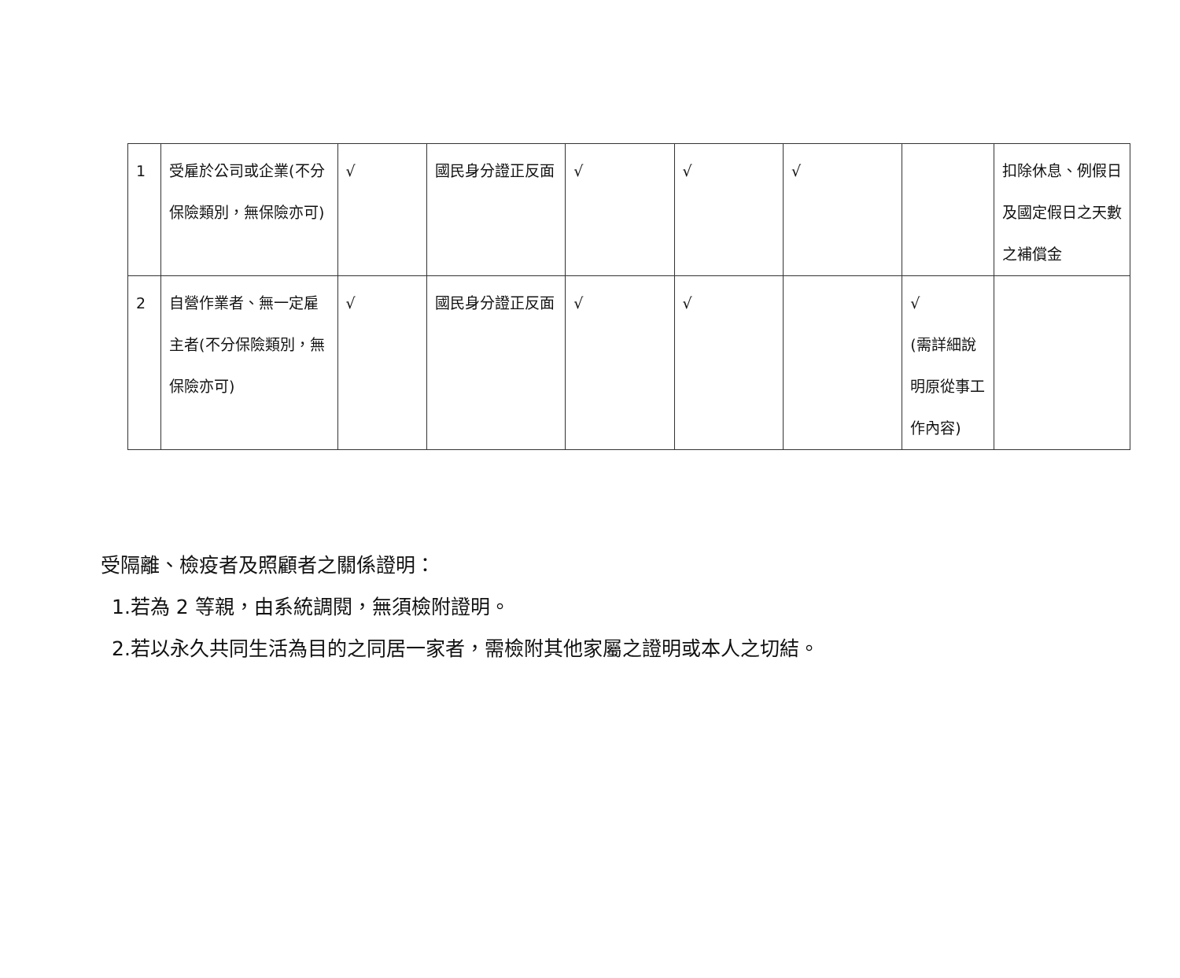| 1 | 受雇於公司或企業(不分保險類別，無保險亦可) | √ | 國民身分證正反面 | √ | √ | √ | | 扣除休息、例假日及國定假日之天數之補償金 |
| 2 | 自營作業者、無一定雇主者(不分保險類別，無保險亦可) | √ | 國民身分證正反面 | √ | √ | | √ (需詳細說明原從事工作內容) | |
受隔離、檢疫者及照顧者之關係證明：
1.若為 2 等親，由系統調閱，無須檢附證明。
2.若以永久共同生活為目的之同居一家者，需檢附其他家屬之證明或本人之切結。